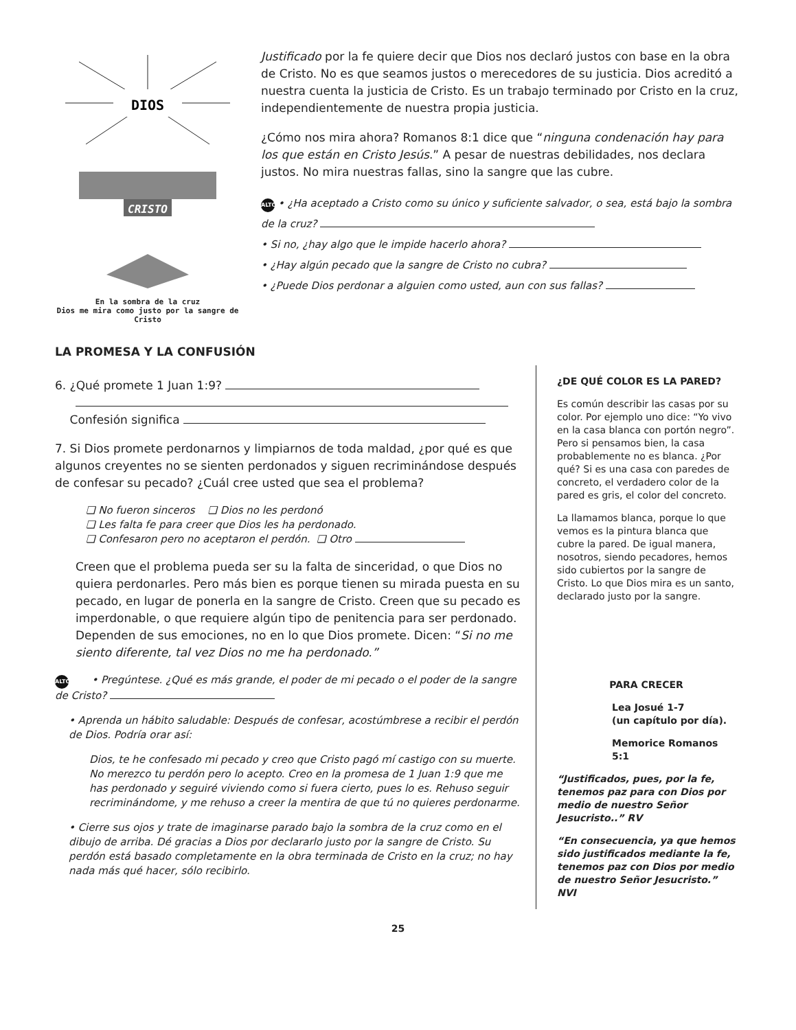DIOS
CRISTO
En la sombra de la cruz
Dios me mira como justo por la sangre de Cristo
Justificado por la fe quiere decir que Dios nos declaró justos con base en la obra de Cristo. No es que seamos justos o merecedores de su justicia. Dios acreditó a nuestra cuenta la justicia de Cristo. Es un trabajo terminado por Cristo en la cruz, independientemente de nuestra propia justicia.
¿Cómo nos mira ahora? Romanos 8:1 dice que “ninguna condenación hay para los que están en Cristo Jesús.” A pesar de nuestras debilidades, nos declara justos. No mira nuestras fallas, sino la sangre que las cubre.
ALTO • ¿Ha aceptado a Cristo como su único y suficiente salvador, o sea, está bajo la sombra de la cruz?
• Si no, ¿hay algo que le impide hacerlo ahora?
• ¿Hay algún pecado que la sangre de Cristo no cubra?
• ¿Puede Dios perdonar a alguien como usted, aun con sus fallas?
LA PROMESA Y LA CONFUSIÓN
6. ¿Qué promete 1 Juan 1:9?
Confesión significa
7. Si Dios promete perdonarnos y limpiarnos de toda maldad, ¿por qué es que algunos creyentes no se sienten perdonados y siguen recriminándose después de confesar su pecado? ¿Cuál cree usted que sea el problema?
❏ No fueron sinceros ❏ Dios no les perdonó
❏ Les falta fe para creer que Dios les ha perdonado.
❏ Confesaron pero no aceptaron el perdón. ❏ Otro
Creen que el problema pueda ser su la falta de sinceridad, o que Dios no quiera perdonarles. Pero más bien es porque tienen su mirada puesta en su pecado, en lugar de ponerla en la sangre de Cristo. Creen que su pecado es imperdonable, o que requiere algún tipo de penitencia para ser perdonado. Dependen de sus emociones, no en lo que Dios promete. Dicen: “Si no me siento diferente, tal vez Dios no me ha perdonado.”
ALTO • Pregúntese. ¿Qué es más grande, el poder de mi pecado o el poder de la sangre de Cristo?
• Aprenda un hábito saludable: Después de confesar, acostúmbrese a recibir el perdón de Dios. Podría orar así:
Dios, te he confesado mi pecado y creo que Cristo pagó mí castigo con su muerte. No merezco tu perdón pero lo acepto. Creo en la promesa de 1 Juan 1:9 que me has perdonado y seguiré viviendo como si fuera cierto, pues lo es. Rehuso seguir recriminándome, y me rehuso a creer la mentira de que tú no quieres perdonarme.
• Cierre sus ojos y trate de imaginarse parado bajo la sombra de la cruz como en el dibujo de arriba. Dé gracias a Dios por declararlo justo por la sangre de Cristo. Su perdón está basado completamente en la obra terminada de Cristo en la cruz; no hay nada más qué hacer, sólo recibirlo.
¿DE QUÉ COLOR ES LA PARED?
Es común describir las casas por su color. Por ejemplo uno dice: “Yo vivo en la casa blanca con portón negro”. Pero si pensamos bien, la casa probablemente no es blanca. ¿Por qué? Si es una casa con paredes de concreto, el verdadero color de la pared es gris, el color del concreto.
La llamamos blanca, porque lo que vemos es la pintura blanca que cubre la pared. De igual manera, nosotros, siendo pecadores, hemos sido cubiertos por la sangre de Cristo. Lo que Dios mira es un santo, declarado justo por la sangre.
PARA CRECER
Lea Josué 1-7
(un capítulo por día).
Memorice Romanos 5:1
“Justificados, pues, por la fe, tenemos paz para con Dios por medio de nuestro Señor Jesucristo..” RV
“En consecuencia, ya que hemos sido justificados mediante la fe, tenemos paz con Dios por medio de nuestro Señor Jesucristo.” NVI
25